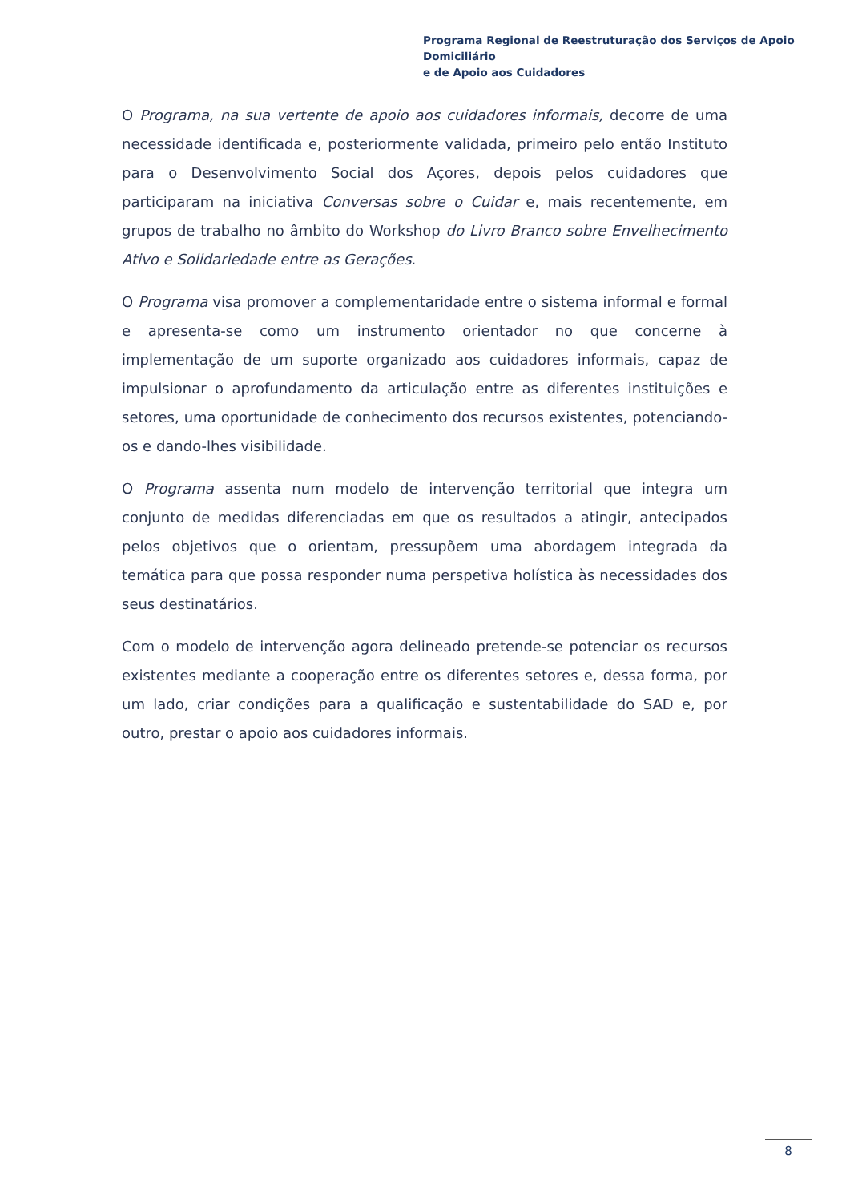Programa Regional de Reestruturação dos Serviços de Apoio Domiciliário
e de Apoio aos Cuidadores
O Programa, na sua vertente de apoio aos cuidadores informais, decorre de uma necessidade identificada e, posteriormente validada, primeiro pelo então Instituto para o Desenvolvimento Social dos Açores, depois pelos cuidadores que participaram na iniciativa Conversas sobre o Cuidar e, mais recentemente, em grupos de trabalho no âmbito do Workshop do Livro Branco sobre Envelhecimento Ativo e Solidariedade entre as Gerações.
O Programa visa promover a complementaridade entre o sistema informal e formal e apresenta-se como um instrumento orientador no que concerne à implementação de um suporte organizado aos cuidadores informais, capaz de impulsionar o aprofundamento da articulação entre as diferentes instituições e setores, uma oportunidade de conhecimento dos recursos existentes, potenciando-os e dando-lhes visibilidade.
O Programa assenta num modelo de intervenção territorial que integra um conjunto de medidas diferenciadas em que os resultados a atingir, antecipados pelos objetivos que o orientam, pressupõem uma abordagem integrada da temática para que possa responder numa perspetiva holística às necessidades dos seus destinatários.
Com o modelo de intervenção agora delineado pretende-se potenciar os recursos existentes mediante a cooperação entre os diferentes setores e, dessa forma, por um lado, criar condições para a qualificação e sustentabilidade do SAD e, por outro, prestar o apoio aos cuidadores informais.
8